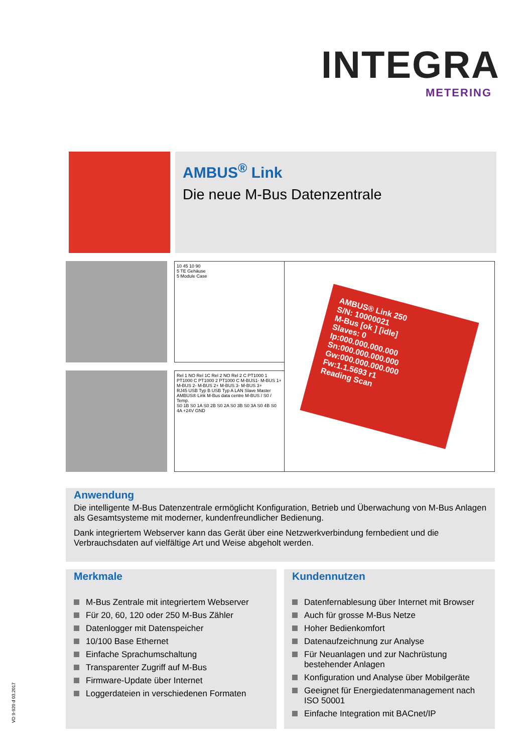INTEGRA
METERING
AMBUS<sup>®</sup> Link
Die neue M-Bus Datenzentrale
10 45 10 90
5 TE Gehäuse
5 Module Case
Rel 1 NO Rel 1C Rel 2 NO Rel 2 C PT1000 1 PT1000 C PT1000 2 PT1000 C M-BUS1- M-BUS 1+ M-BUS 2- M-BUS 2+ M-BUS 3- M-BUS 3+
RJ45 USB Typ B USB Typ A LAN Slave Master AMBUS® Link M-Bus data centre M-BUS / S0 / Temp.
S0 1B S0 1A S0 2B S0 2A S0 3B S0 3A S0 4B S0 4A +24V GND
AMBUS® Link 250
S/N: 10000021
M-Bus [ok ] [idle]
Slaves: 0
Ip:000.000.000.000
Sn:000.000.000.000
Gw:000.000.000.000
Fw:1.1.5693 r1
Reading Scan
Anwendung
Die intelligente M-Bus Datenzentrale ermöglicht Konfiguration, Betrieb und Überwachung von M-Bus Anlagen als Gesamtsysteme mit moderner, kundenfreundlicher Bedienung.
Dank integriertem Webserver kann das Gerät über eine Netzwerkverbindung fernbedient und die Verbrauchsdaten auf vielfältige Art und Weise abgeholt werden.
Merkmale
M-Bus Zentrale mit integriertem Webserver
Für 20, 60, 120 oder 250 M-Bus Zähler
Datenlogger mit Datenspeicher
10/100 Base Ethernet
Einfache Sprachumschaltung
Transparenter Zugriff auf M-Bus
Firmware-Update über Internet
Loggerdateien in verschiedenen Formaten
Kundennutzen
Datenfernablesung über Internet mit Browser
Auch für grosse M-Bus Netze
Hoher Bedienkomfort
Datenaufzeichnung zur Analyse
Für Neuanlagen und zur Nachrüstung bestehender Anlagen
Konfiguration und Analyse über Mobilgeräte
Geeignet für Energiedatenmanagement nach ISO 50001
Einfache Integration mit BACnet/IP
VD 9-920 d 03.2017